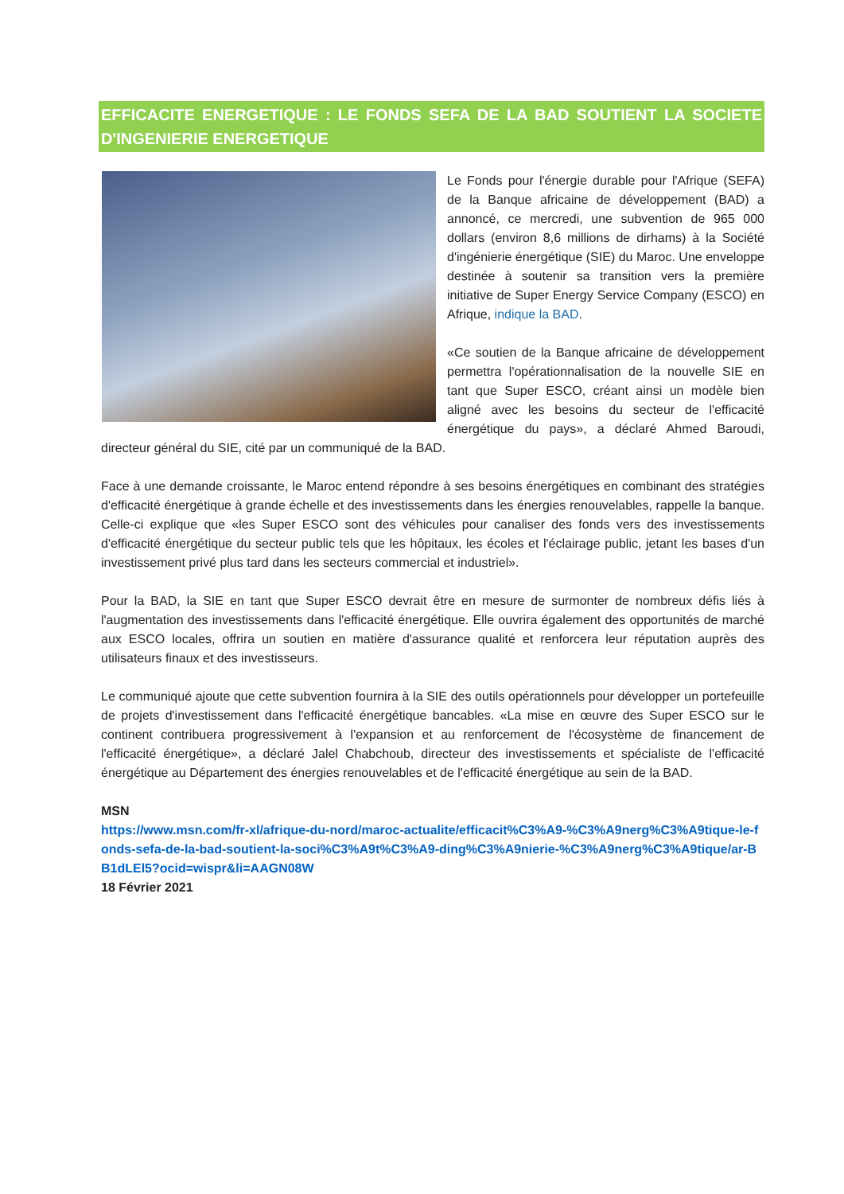EFFICACITE ENERGETIQUE : LE FONDS SEFA DE LA BAD SOUTIENT LA SOCIETE D'INGENIERIE ENERGETIQUE
Le Fonds pour l'énergie durable pour l'Afrique (SEFA) de la Banque africaine de développement (BAD) a annoncé, ce mercredi, une subvention de 965 000 dollars (environ 8,6 millions de dirhams) à la Société d'ingénierie énergétique (SIE) du Maroc. Une enveloppe destinée à soutenir sa transition vers la première initiative de Super Energy Service Company (ESCO) en Afrique, indique la BAD.
«Ce soutien de la Banque africaine de développement permettra l'opérationnalisation de la nouvelle SIE en tant que Super ESCO, créant ainsi un modèle bien aligné avec les besoins du secteur de l'efficacité énergétique du pays», a déclaré Ahmed Baroudi, directeur général du SIE, cité par un communiqué de la BAD.
Face à une demande croissante, le Maroc entend répondre à ses besoins énergétiques en combinant des stratégies d'efficacité énergétique à grande échelle et des investissements dans les énergies renouvelables, rappelle la banque. Celle-ci explique que «les Super ESCO sont des véhicules pour canaliser des fonds vers des investissements d'efficacité énergétique du secteur public tels que les hôpitaux, les écoles et l'éclairage public, jetant les bases d'un investissement privé plus tard dans les secteurs commercial et industriel».
Pour la BAD, la SIE en tant que Super ESCO devrait être en mesure de surmonter de nombreux défis liés à l'augmentation des investissements dans l'efficacité énergétique. Elle ouvrira également des opportunités de marché aux ESCO locales, offrira un soutien en matière d'assurance qualité et renforcera leur réputation auprès des utilisateurs finaux et des investisseurs.
Le communiqué ajoute que cette subvention fournira à la SIE des outils opérationnels pour développer un portefeuille de projets d'investissement dans l'efficacité énergétique bancables. «La mise en œuvre des Super ESCO sur le continent contribuera progressivement à l'expansion et au renforcement de l'écosystème de financement de l'efficacité énergétique», a déclaré Jalel Chabchoub, directeur des investissements et spécialiste de l'efficacité énergétique au Département des énergies renouvelables et de l'efficacité énergétique au sein de la BAD.
MSN
https://www.msn.com/fr-xl/afrique-du-nord/maroc-actualite/efficacit%C3%A9-%C3%A9nerg%C3%A9tique-le-fonds-sefa-de-la-bad-soutient-la-soci%C3%A9t%C3%A9-ding%C3%A9nierie-%C3%A9nerg%C3%A9tique/ar-BB1dLEl5?ocid=wispr&li=AAGN08W
18 Février 2021